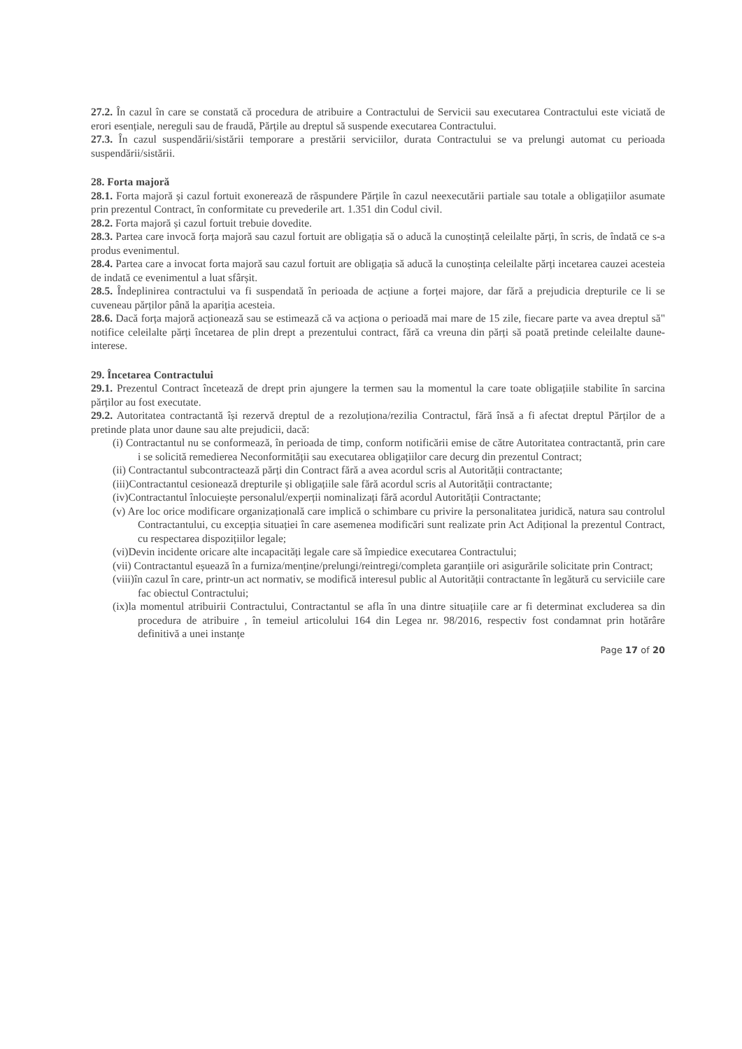27.2. În cazul în care se constată că procedura de atribuire a Contractului de Servicii sau executarea Contractului este viciată de erori esențiale, nereguli sau de fraudă, Părțile au dreptul să suspende executarea Contractului.
27.3. În cazul suspendării/sistării temporare a prestării serviciilor, durata Contractului se va prelungi automat cu perioada suspendării/sistării.
28. Forta majoră
28.1. Forta majoră și cazul fortuit exonerează de răspundere Părțile în cazul neexecutării partiale sau totale a obligațiilor asumate prin prezentul Contract, în conformitate cu prevederile art. 1.351 din Codul civil.
28.2. Forta majoră și cazul fortuit trebuie dovedite.
28.3. Partea care invocă forța majoră sau cazul fortuit are obligația să o aducă la cunoștință celeilalte părți, în scris, de îndată ce s-a produs evenimentul.
28.4. Partea care a invocat forta majoră sau cazul fortuit are obligația să aducă la cunoștința celeilalte părți incetarea cauzei acesteia de indată ce evenimentul a luat sfârșit.
28.5. Îndeplinirea contractului va fi suspendată în perioada de acțiune a forței majore, dar fără a prejudicia drepturile ce li se cuveneau părților până la apariția acesteia.
28.6. Dacă forța majoră acționează sau se estimează că va acționa o perioadă mai mare de 15 zile, fiecare parte va avea dreptul să" notifice celeilalte părți încetarea de plin drept a prezentului contract, fără ca vreuna din părți să poată pretinde celeilalte daune-interese.
29. Încetarea Contractului
29.1. Prezentul Contract încetează de drept prin ajungere la termen sau la momentul la care toate obligațiile stabilite în sarcina părților au fost executate.
29.2. Autoritatea contractantă își rezervă dreptul de a rezoluționa/rezilia Contractul, fără însă a fi afectat dreptul Părților de a pretinde plata unor daune sau alte prejudicii, dacă:
(i) Contractantul nu se conformează, în perioada de timp, conform notificării emise de către Autoritatea contractantă, prin care i se solicită remedierea Neconformității sau executarea obligațiilor care decurg din prezentul Contract;
(ii) Contractantul subcontractează părți din Contract fără a avea acordul scris al Autorității contractante;
(iii)Contractantul cesionează drepturile și obligațiile sale fără acordul scris al Autorității contractante;
(iv)Contractantul înlocuiește personalul/experții nominalizați fără acordul Autorității Contractante;
(v) Are loc orice modificare organizațională care implică o schimbare cu privire la personalitatea juridică, natura sau controlul Contractantului, cu excepția situației în care asemenea modificări sunt realizate prin Act Adițional la prezentul Contract, cu respectarea dispozițiilor legale;
(vi)Devin incidente oricare alte incapacități legale care să împiedice executarea Contractului;
(vii) Contractantul eșuează în a furniza/menține/prelungi/reintregi/completa garanțiile ori asigurările solicitate prin Contract;
(viii)în cazul în care, printr-un act normativ, se modifică interesul public al Autorității contractante în legătură cu serviciile care fac obiectul Contractului;
(ix)la momentul atribuirii Contractului, Contractantul se afla în una dintre situațiile care ar fi determinat excluderea sa din procedura de atribuire , în temeiul articolului 164 din Legea nr. 98/2016, respectiv fost condamnat prin hotărâre definitivă a unei instanțe
Page 17 of 20